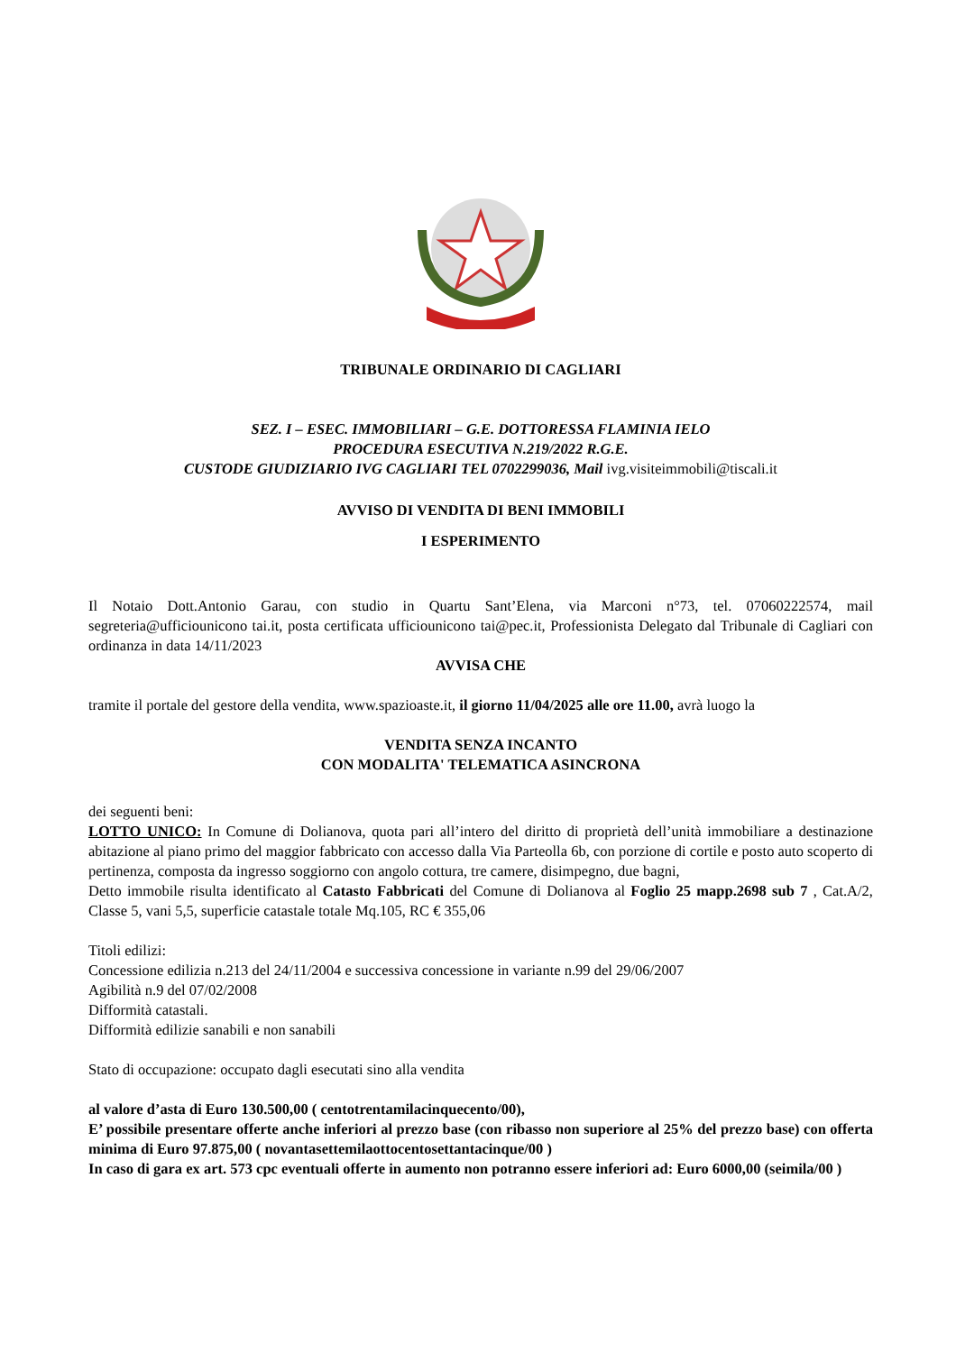TRIBUNALE ORDINARIO DI CAGLIARI
SEZ. I – ESEC. IMMOBILIARI – G.E. DOTTORESSA FLAMINIA IELO
PROCEDURA ESECUTIVA N.219/2022 R.G.E.
CUSTODE GIUDIZIARIO IVG CAGLIARI TEL 0702299036, Mail ivg.visiteimmobili@tiscali.it
AVVISO DI VENDITA DI BENI IMMOBILI
I ESPERIMENTO
Il Notaio Dott.Antonio Garau, con studio in Quartu Sant’Elena, via Marconi n°73, tel. 07060222574, mail segreteria@ufficiounicono tai.it, posta certificata ufficiounicono tai@pec.it, Professionista Delegato dal Tribunale di Cagliari con ordinanza in data 14/11/2023
AVVISA CHE
tramite il portale del gestore della vendita, www.spazioaste.it, il giorno 11/04/2025 alle ore 11.00, avrà luogo la
VENDITA SENZA INCANTO
CON MODALITA' TELEMATICA ASINCRONA
dei seguenti beni:
LOTTO UNICO: In Comune di Dolianova, quota pari all’intero del diritto di proprietà dell’unità immobiliare a destinazione abitazione al piano primo del maggior fabbricato con accesso dalla Via Parteolla 6b, con porzione di cortile e posto auto scoperto di pertinenza, composta da ingresso soggiorno con angolo cottura, tre camere, disimpegno, due bagni,
Detto immobile risulta identificato al Catasto Fabbricati del Comune di Dolianova al Foglio 25 mapp.2698 sub 7 , Cat.A/2, Classe 5, vani 5,5, superficie catastale totale Mq.105, RC € 355,06
Titoli edilizi:
Concessione edilizia n.213 del 24/11/2004 e successiva concessione in variante n.99 del 29/06/2007
Agibilità n.9 del 07/02/2008
Difformità catastali.
Difformità edilizie sanabili e non sanabili
Stato di occupazione: occupato dagli esecutati sino alla vendita
al valore d’asta di Euro 130.500,00 ( centotrentamilacinquecento/00),
E’ possibile presentare offerte anche inferiori al prezzo base (con ribasso non superiore al 25% del prezzo base) con offerta minima di Euro 97.875,00 ( novantasettemilaottocentosettantacinque/00 )
In caso di gara ex art. 573 cpc eventuali offerte in aumento non potranno essere inferiori ad: Euro 6000,00 (seimila/00 )